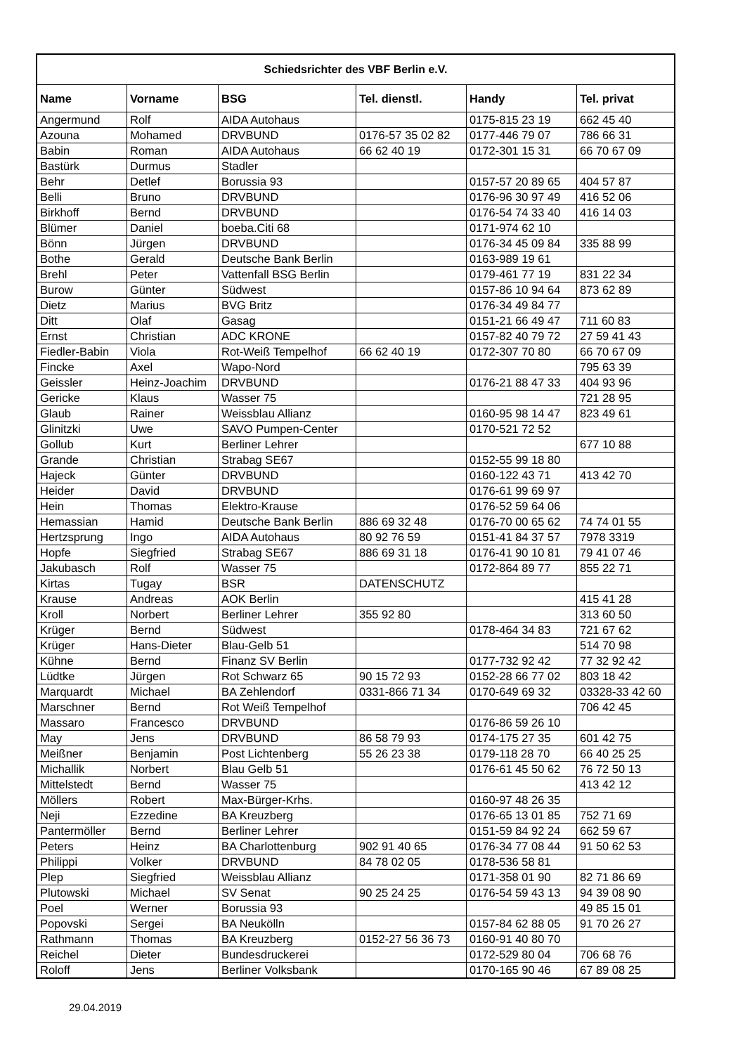| Schiedsrichter des VBF Berlin e.V. | | | | | |
| --- | --- | --- | --- | --- | --- |
| Name | Vorname | BSG | Tel. dienstl. | Handy | Tel. privat |
| Angermund | Rolf | AIDA Autohaus | | 0175-815 23 19 | 662 45 40 |
| Azouna | Mohamed | DRVBUND | 0176-57 35 02 82 | 0177-446 79 07 | 786 66 31 |
| Babin | Roman | AIDA Autohaus | 66 62 40 19 | 0172-301 15 31 | 66 70 67 09 |
| Bastürk | Durmus | Stadler | | | |
| Behr | Detlef | Borussia 93 | | 0157-57 20 89 65 | 404 57 87 |
| Belli | Bruno | DRVBUND | | 0176-96 30 97 49 | 416 52 06 |
| Birkhoff | Bernd | DRVBUND | | 0176-54 74 33 40 | 416 14 03 |
| Blümer | Daniel | boeba.Citi 68 | | 0171-974 62 10 | |
| Bönn | Jürgen | DRVBUND | | 0176-34 45 09 84 | 335 88 99 |
| Bothe | Gerald | Deutsche Bank Berlin | | 0163-989 19 61 | |
| Brehl | Peter | Vattenfall BSG Berlin | | 0179-461 77 19 | 831 22 34 |
| Burow | Günter | Südwest | | 0157-86 10 94 64 | 873 62 89 |
| Dietz | Marius | BVG Britz | | 0176-34 49 84 77 | |
| Ditt | Olaf | Gasag | | 0151-21 66 49 47 | 711 60 83 |
| Ernst | Christian | ADC KRONE | | 0157-82 40 79 72 | 27 59 41 43 |
| Fiedler-Babin | Viola | Rot-Weiß Tempelhof | 66 62 40 19 | 0172-307 70 80 | 66 70 67 09 |
| Fincke | Axel | Wapo-Nord | | | 795 63 39 |
| Geissler | Heinz-Joachim | DRVBUND | | 0176-21 88 47 33 | 404 93 96 |
| Gericke | Klaus | Wasser 75 | | | 721 28 95 |
| Glaub | Rainer | Weissblau Allianz | | 0160-95 98 14 47 | 823 49 61 |
| Glinitzki | Uwe | SAVO Pumpen-Center | | 0170-521 72 52 | |
| Gollub | Kurt | Berliner Lehrer | | | 677 10 88 |
| Grande | Christian | Strabag SE67 | | 0152-55 99 18 80 | |
| Hajeck | Günter | DRVBUND | | 0160-122 43 71 | 413 42 70 |
| Heider | David | DRVBUND | | 0176-61 99 69 97 | |
| Hein | Thomas | Elektro-Krause | | 0176-52 59 64 06 | |
| Hemassian | Hamid | Deutsche Bank Berlin | 886 69 32 48 | 0176-70 00 65 62 | 74 74 01 55 |
| Hertzsprung | Ingo | AIDA Autohaus | 80 92 76 59 | 0151-41 84 37 57 | 7978 3319 |
| Hopfe | Siegfried | Strabag SE67 | 886 69 31 18 | 0176-41 90 10 81 | 79 41 07 46 |
| Jakubasch | Rolf | Wasser 75 | | 0172-864 89 77 | 855 22 71 |
| Kirtas | Tugay | BSR | DATENSCHUTZ | | |
| Krause | Andreas | AOK Berlin | | | 415 41 28 |
| Kroll | Norbert | Berliner Lehrer | 355 92 80 | | 313 60 50 |
| Krüger | Bernd | Südwest | | 0178-464 34 83 | 721 67 62 |
| Krüger | Hans-Dieter | Blau-Gelb 51 | | | 514 70 98 |
| Kühne | Bernd | Finanz SV Berlin | | 0177-732 92 42 | 77 32 92 42 |
| Lüdtke | Jürgen | Rot Schwarz 65 | 90 15 72 93 | 0152-28 66 77 02 | 803 18 42 |
| Marquardt | Michael | BA Zehlendorf | 0331-866 71 34 | 0170-649 69 32 | 03328-33 42 60 |
| Marschner | Bernd | Rot Weiß Tempelhof | | | 706 42 45 |
| Massaro | Francesco | DRVBUND | | 0176-86 59 26 10 | |
| May | Jens | DRVBUND | 86 58 79 93 | 0174-175 27 35 | 601 42 75 |
| Meißner | Benjamin | Post Lichtenberg | 55 26 23 38 | 0179-118 28 70 | 66 40 25 25 |
| Michallik | Norbert | Blau Gelb 51 | | 0176-61 45 50 62 | 76 72 50 13 |
| Mittelstedt | Bernd | Wasser 75 | | | 413 42 12 |
| Möllers | Robert | Max-Bürger-Krhs. | | 0160-97 48 26 35 | |
| Neji | Ezzedine | BA Kreuzberg | | 0176-65 13 01 85 | 752 71 69 |
| Pantermöller | Bernd | Berliner Lehrer | | 0151-59 84 92 24 | 662 59 67 |
| Peters | Heinz | BA Charlottenburg | 902 91 40 65 | 0176-34 77 08 44 | 91 50 62 53 |
| Philippi | Volker | DRVBUND | 84 78 02 05 | 0178-536 58 81 | |
| Plep | Siegfried | Weissblau Allianz | | 0171-358 01 90 | 82 71 86 69 |
| Plutowski | Michael | SV Senat | 90 25 24 25 | 0176-54 59 43 13 | 94 39 08 90 |
| Poel | Werner | Borussia 93 | | | 49 85 15 01 |
| Popovski | Sergei | BA Neukölln | | 0157-84 62 88 05 | 91 70 26 27 |
| Rathmann | Thomas | BA Kreuzberg | 0152-27 56 36 73 | 0160-91 40 80 70 | |
| Reichel | Dieter | Bundesdruckerei | | 0172-529 80 04 | 706 68 76 |
| Roloff | Jens | Berliner Volksbank | | 0170-165 90 46 | 67 89 08 25 |
29.04.2019